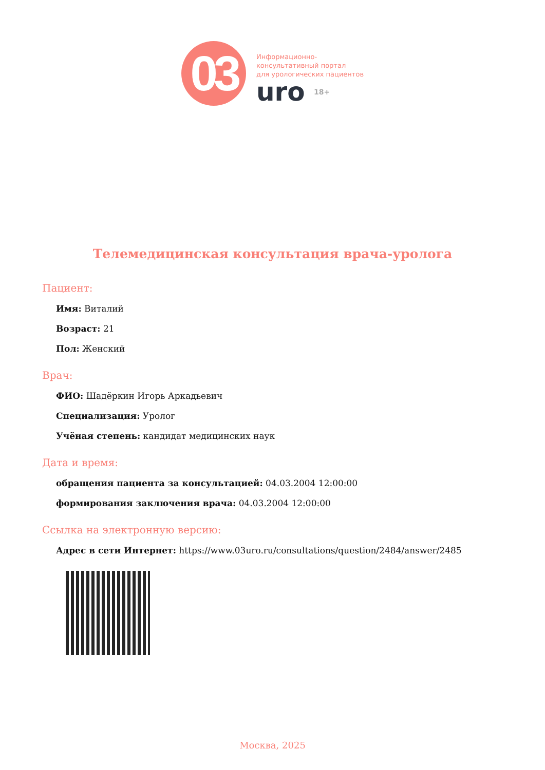03
Информационно-
консультативный портал
для урологических пациентов
uro 18+
Телемедицинская консультация врача-уролога
Пациент:
Имя: Виталий
Возраст: 21
Пол: Женский
Врач:
ФИО: Шадёркин Игорь Аркадьевич
Специализация: Уролог
Учёная степень: кандидат медицинских наук
Дата и время:
обращения пациента за консультацией: 04.03.2004 12:00:00
формирования заключения врача: 04.03.2004 12:00:00
Ссылка на электронную версию:
Адрес в сети Интернет: https://www.03uro.ru/consultations/question/2484/answer/2485
Москва, 2025